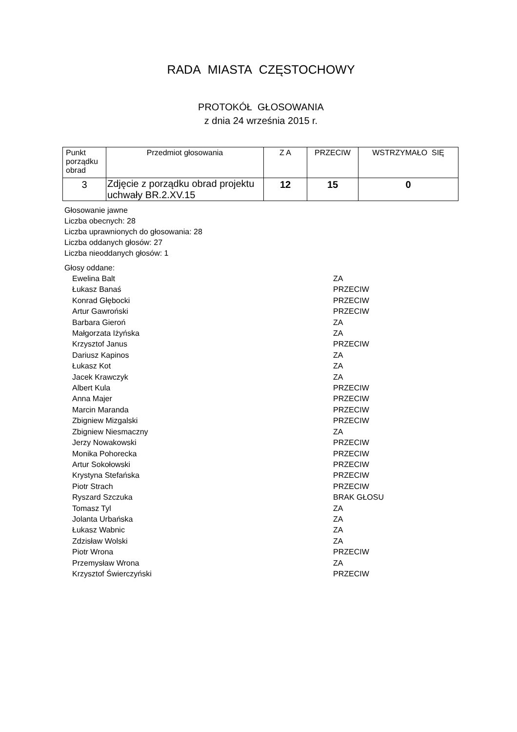RADA MIASTA CZĘSTOCHOWY
PROTOKÓŁ GŁOSOWANIA
z dnia 24 września 2015 r.
| Punkt porządku obrad | Przedmiot głosowania | Z A | PRZECIW | WSTRZYMAŁO SIĘ |
| --- | --- | --- | --- | --- |
| 3 | Zdjęcie z porządku obrad projektu uchwały BR.2.XV.15 | 12 | 15 | 0 |
Głosowanie jawne
Liczba obecnych: 28
Liczba uprawnionych do głosowania: 28
Liczba oddanych głosów: 27
Liczba nieoddanych głosów: 1
Głosy oddane:
Ewelina Balt ZA
Łukasz Banaś PRZECIW
Konrad Głębocki PRZECIW
Artur Gawroński PRZECIW
Barbara Gieroń ZA
Małgorzata Iżyńska ZA
Krzysztof Janus PRZECIW
Dariusz Kapinos ZA
Łukasz Kot ZA
Jacek Krawczyk ZA
Albert Kula PRZECIW
Anna Majer PRZECIW
Marcin Maranda PRZECIW
Zbigniew Mizgalski PRZECIW
Zbigniew Niesmaczny ZA
Jerzy Nowakowski PRZECIW
Monika Pohorecka PRZECIW
Artur Sokołowski PRZECIW
Krystyna Stefańska PRZECIW
Piotr Strach PRZECIW
Ryszard Szczuka BRAK GŁOSU
Tomasz Tyl ZA
Jolanta Urbańska ZA
Łukasz Wabnic ZA
Zdzisław Wolski ZA
Piotr Wrona PRZECIW
Przemysław Wrona ZA
Krzysztof Świerczyński PRZECIW